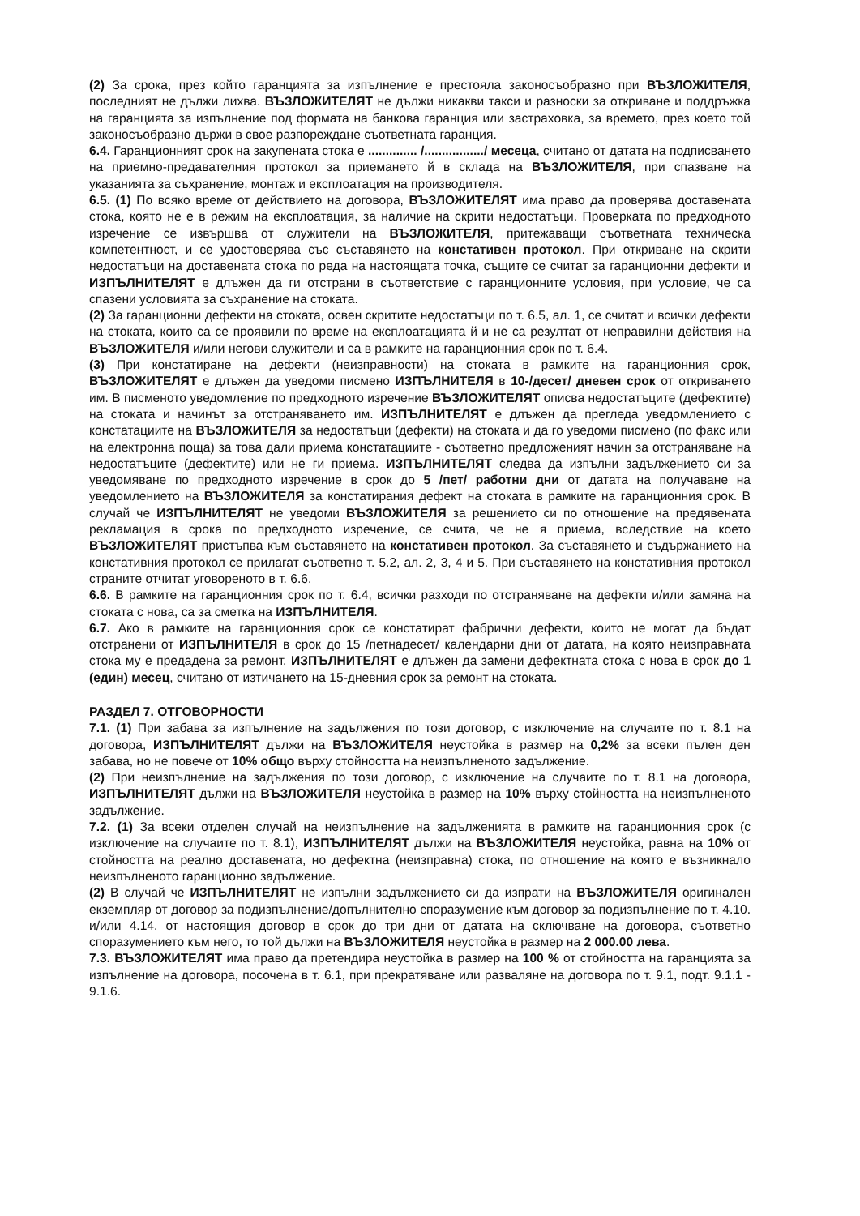(2) За срока, през който гаранцията за изпълнение е престояла законосъобразно при ВЪЗЛОЖИТЕЛЯ, последният не дължи лихва. ВЪЗЛОЖИТЕЛЯТ не дължи никакви такси и разноски за откриване и поддръжка на гаранцията за изпълнение под формата на банкова гаранция или застраховка, за времето, през което той законосъобразно държи в свое разпореждане съответната гаранция.
6.4. Гаранционният срок на закупената стока е .............. /................./ месеца, считано от датата на подписването на приемно-предавателния протокол за приемането й в склада на ВЪЗЛОЖИТЕЛЯ, при спазване на указанията за съхранение, монтаж и експлоатация на производителя.
6.5. (1) По всяко време от действието на договора, ВЪЗЛОЖИТЕЛЯТ има право да проверява доставената стока, която не е в режим на експлоатация, за наличие на скрити недостатъци. Проверката по предходното изречение се извършва от служители на ВЪЗЛОЖИТЕЛЯ, притежаващи съответната техническа компетентност, и се удостоверява със съставянето на констативен протокол. При откриване на скрити недостатъци на доставената стока по реда на настоящата точка, същите се считат за гаранционни дефекти и ИЗПЪЛНИТЕЛЯТ е длъжен да ги отстрани в съответствие с гаранционните условия, при условие, че са спазени условията за съхранение на стоката.
(2) За гаранционни дефекти на стоката, освен скритите недостатъци по т. 6.5, ал. 1, се считат и всички дефекти на стоката, които са се проявили по време на експлоатацията й и не са резултат от неправилни действия на ВЪЗЛОЖИТЕЛЯ и/или негови служители и са в рамките на гаранционния срок по т. 6.4.
(3) При констатиране на дефекти (неизправности) на стоката в рамките на гаранционния срок, ВЪЗЛОЖИТЕЛЯТ е длъжен да уведоми писмено ИЗПЪЛНИТЕЛЯ в 10-/десет/ дневен срок от откриването им. В писменото уведомление по предходното изречение ВЪЗЛОЖИТЕЛЯТ описва недостатъците (дефектите) на стоката и начинът за отстраняването им. ИЗПЪЛНИТЕЛЯТ е длъжен да прегледа уведомлението с констатациите на ВЪЗЛОЖИТЕЛЯ за недостатъци (дефекти) на стоката и да го уведоми писмено (по факс или на електронна поща) за това дали приема констатациите - съответно предложеният начин за отстраняване на недостатъците (дефектите) или не ги приема. ИЗПЪЛНИТЕЛЯТ следва да изпълни задължението си за уведомяване по предходното изречение в срок до 5 /пет/ работни дни от датата на получаване на уведомлението на ВЪЗЛОЖИТЕЛЯ за констатирания дефект на стоката в рамките на гаранционния срок. В случай че ИЗПЪЛНИТЕЛЯТ не уведоми ВЪЗЛОЖИТЕЛЯ за решението си по отношение на предявената рекламация в срока по предходното изречение, се счита, че не я приема, вследствие на което ВЪЗЛОЖИТЕЛЯТ пристъпва към съставянето на констативен протокол. За съставянето и съдържанието на констативния протокол се прилагат съответно т. 5.2, ал. 2, 3, 4 и 5. При съставянето на констативния протокол страните отчитат уговореното в т. 6.6.
6.6. В рамките на гаранционния срок по т. 6.4, всички разходи по отстраняване на дефекти и/или замяна на стоката с нова, са за сметка на ИЗПЪЛНИТЕЛЯ.
6.7. Ако в рамките на гаранционния срок се констатират фабрични дефекти, които не могат да бъдат отстранени от ИЗПЪЛНИТЕЛЯ в срок до 15 /петнадесет/ календарни дни от датата, на която неизправната стока му е предадена за ремонт, ИЗПЪЛНИТЕЛЯТ е длъжен да замени дефектната стока с нова в срок до 1 (един) месец, считано от изтичането на 15-дневния срок за ремонт на стоката.
РАЗДЕЛ 7. ОТГОВОРНОСТИ
7.1. (1) При забава за изпълнение на задължения по този договор, с изключение на случаите по т. 8.1 на договора, ИЗПЪЛНИТЕЛЯТ дължи на ВЪЗЛОЖИТЕЛЯ неустойка в размер на 0,2% за всеки пълен ден забава, но не повече от 10% общо върху стойността на неизпълненото задължение.
(2) При неизпълнение на задължения по този договор, с изключение на случаите по т. 8.1 на договора, ИЗПЪЛНИТЕЛЯТ дължи на ВЪЗЛОЖИТЕЛЯ неустойка в размер на 10% върху стойността на неизпълненото задължение.
7.2. (1) За всеки отделен случай на неизпълнение на задълженията в рамките на гаранционния срок (с изключение на случаите по т. 8.1), ИЗПЪЛНИТЕЛЯТ дължи на ВЪЗЛОЖИТЕЛЯ неустойка, равна на 10% от стойността на реално доставената, но дефектна (неизправна) стока, по отношение на която е възникнало неизпълненото гаранционно задължение.
(2) В случай че ИЗПЪЛНИТЕЛЯТ не изпълни задължението си да изпрати на ВЪЗЛОЖИТЕЛЯ оригинален екземпляр от договор за подизпълнение/допълнително споразумение към договор за подизпълнение по т. 4.10. и/или 4.14. от настоящия договор в срок до три дни от датата на сключване на договора, съответно споразумението към него, то той дължи на ВЪЗЛОЖИТЕЛЯ неустойка в размер на 2 000.00 лева.
7.3. ВЪЗЛОЖИТЕЛЯТ има право да претендира неустойка в размер на 100 % от стойността на гаранцията за изпълнение на договора, посочена в т. 6.1, при прекратяване или разваляне на договора по т. 9.1, подт. 9.1.1 - 9.1.6.